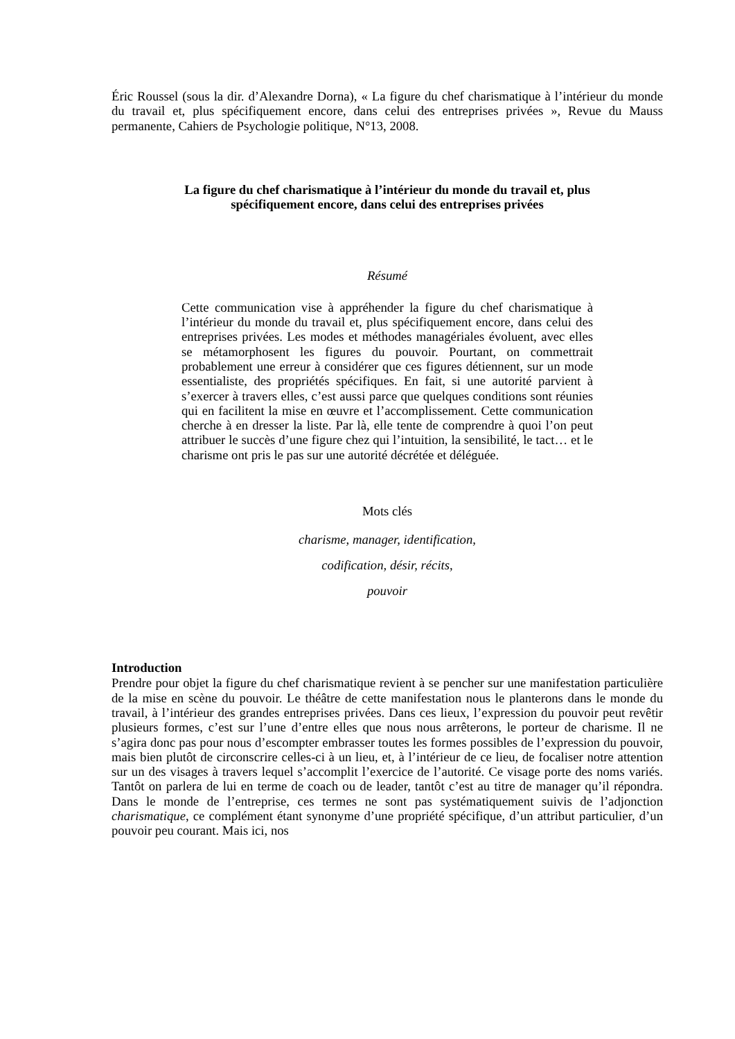Éric Roussel (sous la dir. d’Alexandre Dorna), « La figure du chef charismatique à l’intérieur du monde du travail et, plus spécifiquement encore, dans celui des entreprises privées », Revue du Mauss permanente, Cahiers de Psychologie politique, N°13, 2008.
La figure du chef charismatique à l’intérieur du monde du travail et, plus
spécifiquement encore, dans celui des entreprises privées
Résumé
Cette communication vise à appréhender la figure du chef charismatique à l’intérieur du monde du travail et, plus spécifiquement encore, dans celui des entreprises privées. Les modes et méthodes managériales évoluent, avec elles se métamorphosent les figures du pouvoir. Pourtant, on commettrait probablement une erreur à considérer que ces figures détiennent, sur un mode essentialiste, des propriétés spécifiques. En fait, si une autorité parvient à s’exercer à travers elles, c’est aussi parce que quelques conditions sont réunies qui en facilitent la mise en œuvre et l’accomplissement. Cette communication cherche à en dresser la liste. Par là, elle tente de comprendre à quoi l’on peut attribuer le succès d’une figure chez qui l’intuition, la sensibilité, le tact… et le charisme ont pris le pas sur une autorité décrétée et déléguée.
Mots clés
charisme, manager, identification,
codification, désir, récits,
pouvoir
Introduction
Prendre pour objet la figure du chef charismatique revient à se pencher sur une manifestation particulière de la mise en scène du pouvoir. Le théâtre de cette manifestation nous le planterons dans le monde du travail, à l’intérieur des grandes entreprises privées. Dans ces lieux, l’expression du pouvoir peut revêtir plusieurs formes, c’est sur l’une d’entre elles que nous nous arrêterons, le porteur de charisme. Il ne s’agira donc pas pour nous d’escompter embrasser toutes les formes possibles de l’expression du pouvoir, mais bien plutôt de circonscrire celles-ci à un lieu, et, à l’intérieur de ce lieu, de focaliser notre attention sur un des visages à travers lequel s’accomplit l’exercice de l’autorité. Ce visage porte des noms variés. Tantôt on parlera de lui en terme de coach ou de leader, tantôt c’est au titre de manager qu’il répondra. Dans le monde de l’entreprise, ces termes ne sont pas systématiquement suivis de l’adjonction charismatique, ce complément étant synonyme d’une propriété spécifique, d’un attribut particulier, d’un pouvoir peu courant. Mais ici, nos